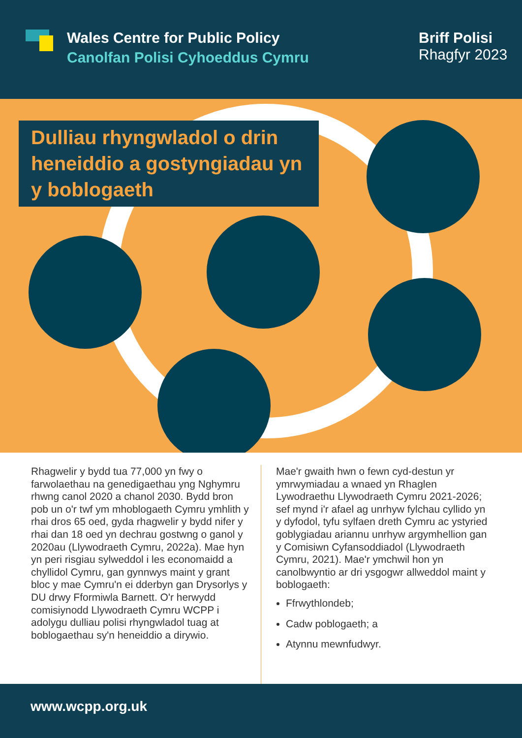Wales Centre for Public Policy
Canolfan Polisi Cyhoeddus Cymru
Briff Polisi
Rhagfyr 2023
Dulliau rhyngwladol o drin heneiddio a gostyngiadau yn y boblogaeth
Rhagwelir y bydd tua 77,000 yn fwy o farwolaethau na genedigaethau yng Nghymru rhwng canol 2020 a chanol 2030. Bydd bron pob un o'r twf ym mhoblogaeth Cymru ymhlith y rhai dros 65 oed, gyda rhagwelir y bydd nifer y rhai dan 18 oed yn dechrau gostwng o ganol y 2020au (Llywodraeth Cymru, 2022a). Mae hyn yn peri risgiau sylweddol i les economaidd a chyllidol Cymru, gan gynnwys maint y grant bloc y mae Cymru'n ei dderbyn gan Drysorlys y DU drwy Fformiwla Barnett. O'r herwydd comisiynodd Llywodraeth Cymru WCPP i adolygu dulliau polisi rhyngwladol tuag at boblogaethau sy'n heneiddio a dirywio.
Mae'r gwaith hwn o fewn cyd-destun yr ymrwymiadau a wnaed yn Rhaglen Lywodraethu Llywodraeth Cymru 2021-2026; sef mynd i'r afael ag unrhyw fylchau cyllido yn y dyfodol, tyfu sylfaen dreth Cymru ac ystyried goblygiadau ariannu unrhyw argymhellion gan y Comisiwn Cyfansoddiadol (Llywodraeth Cymru, 2021). Mae'r ymchwil hon yn canolbwyntio ar dri ysgogwr allweddol maint y boblogaeth:
Ffrwythlondeb;
Cadw poblogaeth; a
Atynnu mewnfudwyr.
www.wcpp.org.uk